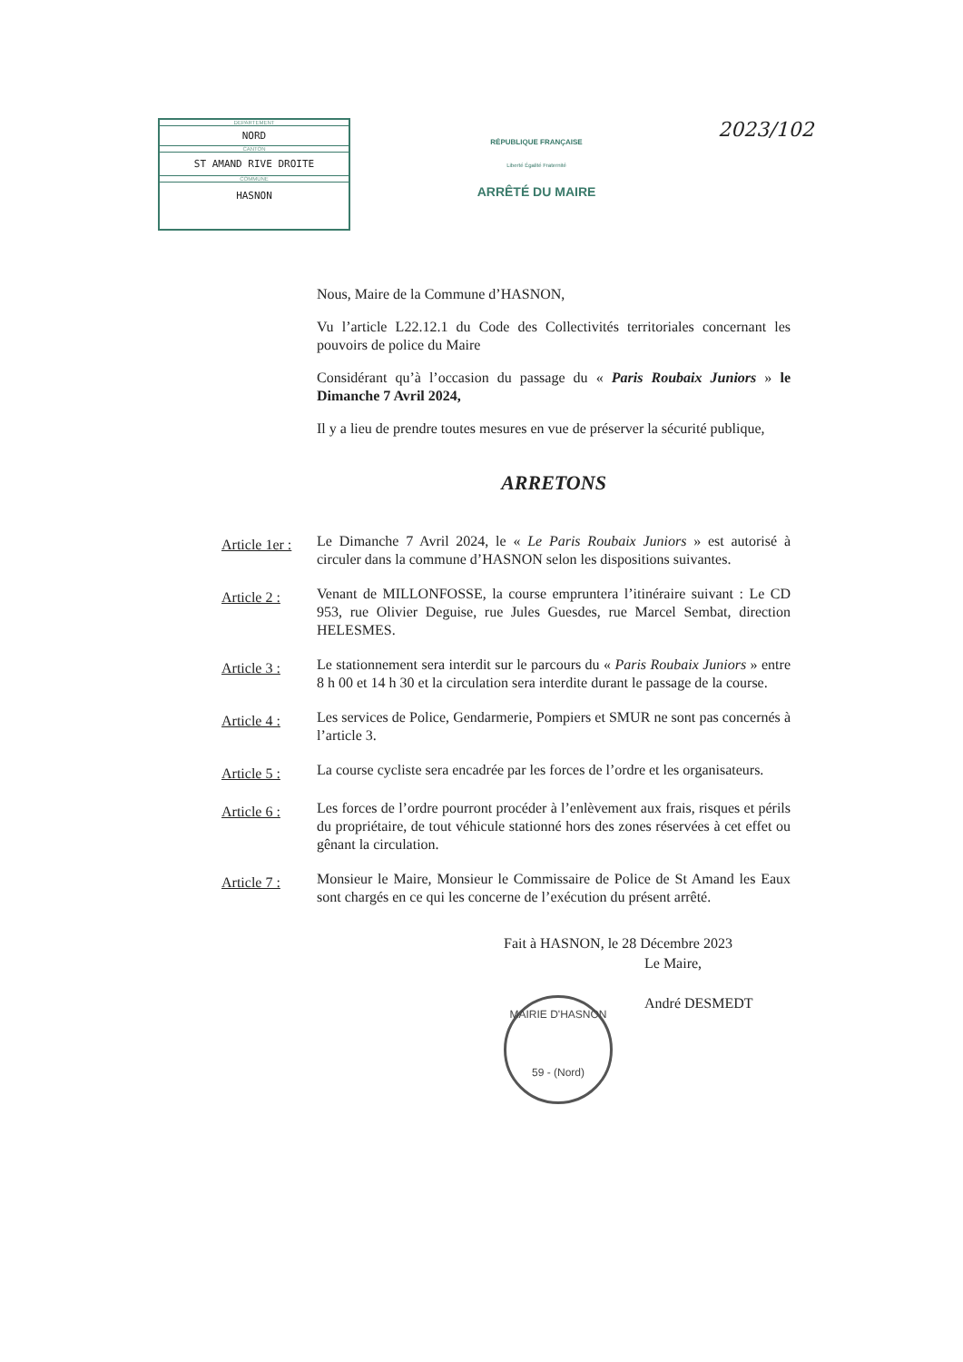DEPARTEMENT
NORD
CANTON
ST AMAND RIVE DROITE
COMMUNE
HASNON
RÉPUBLIQUE FRANÇAISE
Liberté Égalité Fraternité
ARRÊTÉ DU MAIRE
2023/102
Nous, Maire de la Commune d’HASNON,
Vu l’article L22.12.1 du Code des Collectivités territoriales concernant les pouvoirs de police du Maire
Considérant qu’à l’occasion du passage du « Paris Roubaix Juniors » le Dimanche 7 Avril 2024,
Il y a lieu de prendre toutes mesures en vue de préserver la sécurité publique,
ARRETONS
Article 1er : Le Dimanche 7 Avril 2024, le « Le Paris Roubaix Juniors » est autorisé à circuler dans la commune d’HASNON selon les dispositions suivantes.
Article 2 : Venant de MILLONFOSSE, la course empruntera l’itinéraire suivant : Le CD 953, rue Olivier Deguise, rue Jules Guesdes, rue Marcel Sembat, direction HELESMES.
Article 3 : Le stationnement sera interdit sur le parcours du « Paris Roubaix Juniors » entre 8 h 00 et 14 h 30 et la circulation sera interdite durant le passage de la course.
Article 4 : Les services de Police, Gendarmerie, Pompiers et SMUR ne sont pas concernés à l’article 3.
Article 5 : La course cycliste sera encadrée par les forces de l’ordre et les organisateurs.
Article 6 : Les forces de l’ordre pourront procéder à l’enlèvement aux frais, risques et périls du propriétaire, de tout véhicule stationné hors des zones réservées à cet effet ou gênant la circulation.
Article 7 : Monsieur le Maire, Monsieur le Commissaire de Police de St Amand les Eaux sont chargés en ce qui les concerne de l’exécution du présent arrêté.
Fait à HASNON, le 28 Décembre 2023
Le Maire,
André DESMEDT
MAIRIE D'HASNON
59 - (Nord)